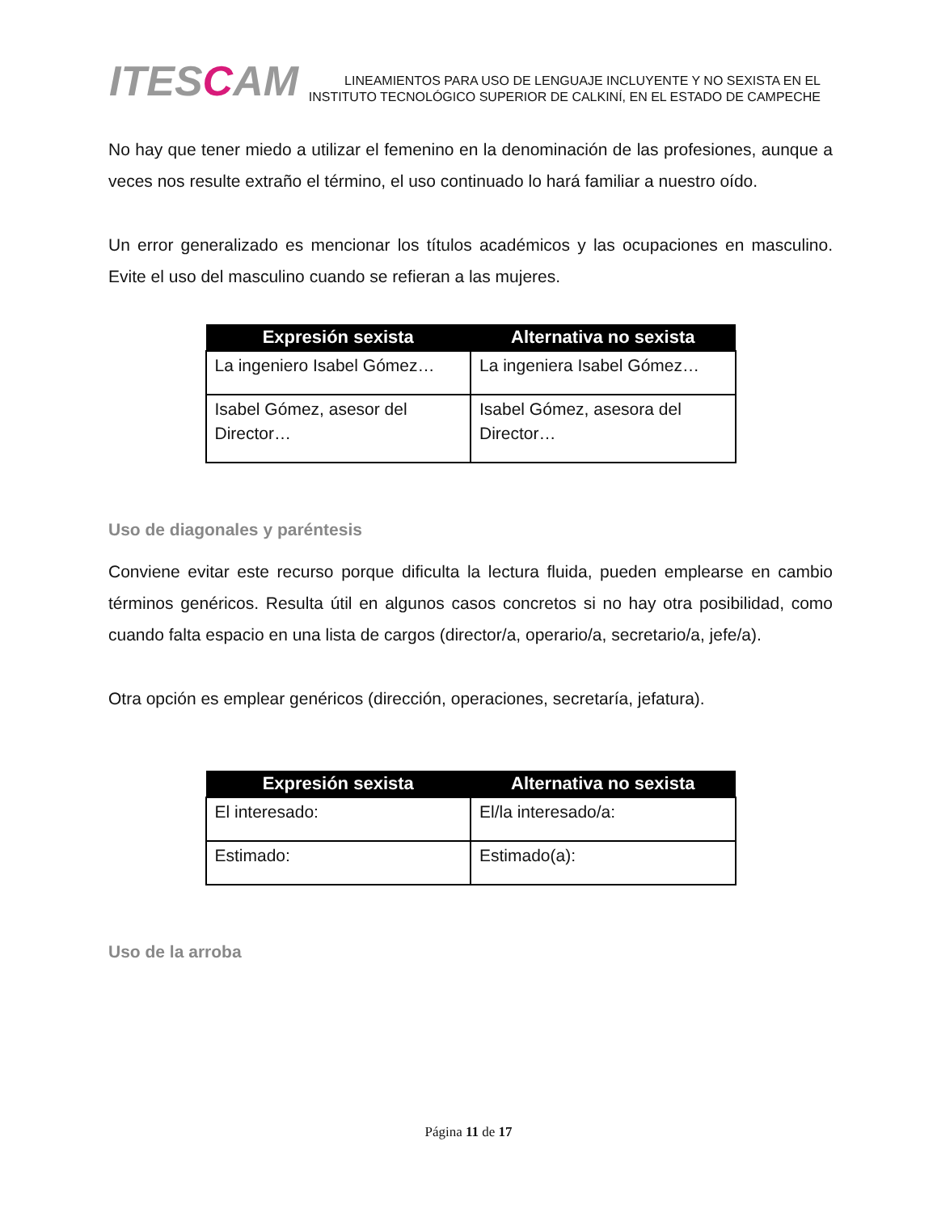ITESCAM
LINEAMIENTOS PARA USO DE LENGUAJE INCLUYENTE Y NO SEXISTA EN EL
INSTITUTO TECNOLÓGICO SUPERIOR DE CALKINÍ, EN EL ESTADO DE CAMPECHE
No hay que tener miedo a utilizar el femenino en la denominación de las profesiones, aunque a veces nos resulte extraño el término, el uso continuado lo hará familiar a nuestro oído.
Un error generalizado es mencionar los títulos académicos y las ocupaciones en masculino. Evite el uso del masculino cuando se refieran a las mujeres.
| Expresión sexista | Alternativa no sexista |
| --- | --- |
| La ingeniero Isabel Gómez… | La ingeniera Isabel Gómez… |
| Isabel Gómez, asesor del Director… | Isabel Gómez, asesora del Director… |
Uso de diagonales y paréntesis
Conviene evitar este recurso porque dificulta la lectura fluida, pueden emplearse en cambio términos genéricos. Resulta útil en algunos casos concretos si no hay otra posibilidad, como cuando falta espacio en una lista de cargos (director/a, operario/a, secretario/a, jefe/a).
Otra opción es emplear genéricos (dirección, operaciones, secretaría, jefatura).
| Expresión sexista | Alternativa no sexista |
| --- | --- |
| El interesado: | El/la interesado/a: |
| Estimado: | Estimado(a): |
Uso de la arroba
Página 11 de 17